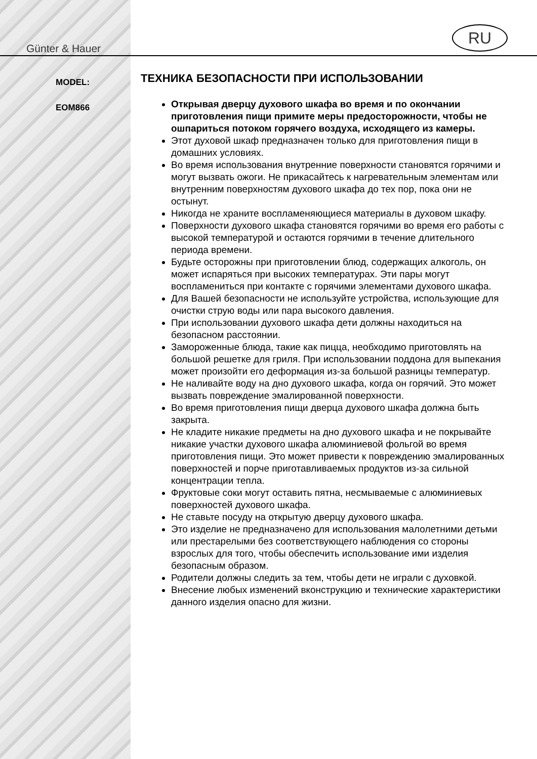Günter & Hauer
MODEL:
EOM866
RU
ТЕХНИКА БЕЗОПАСНОСТИ ПРИ ИСПОЛЬЗОВАНИИ
Открывая дверцу духового шкафа во время и по окончании приготовления пищи примите меры предосторожности, чтобы не ошпариться потоком горячего воздуха, исходящего из камеры.
Этот духовой шкаф предназначен только для приготовления пищи в домашних условиях.
Во время использования внутренние поверхности становятся горячими и могут вызвать ожоги. Не прикасайтесь к нагревательным элементам или внутренним поверхностям духового шкафа до тех пор, пока они не остынут.
Никогда не храните воспламеняющиеся материалы в духовом шкафу.
Поверхности духового шкафа становятся горячими во время его работы с высокой температурой и остаются горячими в течение длительного периода времени.
Будьте осторожны при приготовлении блюд, содержащих алкоголь, он может испаряться при высоких температурах. Эти пары могут воспламениться при контакте с горячими элементами духового шкафа.
Для Вашей безопасности не используйте устройства, использующие для очистки струю воды или пара высокого давления.
При использовании духового шкафа дети должны находиться на безопасном расстоянии.
Замороженные блюда, такие как пицца, необходимо приготовлять на большой решетке для гриля. При использовании поддона для выпекания может произойти его деформация из-за большой разницы температур.
Не наливайте воду на дно духового шкафа, когда он горячий. Это может вызвать повреждение эмалированной поверхности.
Во время приготовления пищи дверца духового шкафа должна быть закрыта.
Не кладите никакие предметы на дно духового шкафа и не покрывайте никакие участки духового шкафа алюминиевой фольгой во время приготовления пищи. Это может привести к повреждению эмалированных поверхностей и порче приготавливаемых продуктов из-за сильной концентрации тепла.
Фруктовые соки могут оставить пятна, несмываемые с алюминиевых поверхностей духового шкафа.
Не ставьте посуду на открытую дверцу духового шкафа.
Это изделие не предназначено для использования малолетними детьми или престарелыми без соответствующего наблюдения со стороны взрослых для того, чтобы обеспечить использование ими изделия безопасным образом.
Родители должны следить за тем, чтобы дети не играли с духовкой.
Внесение любых изменений вконструкцию и технические характеристики данного изделия опасно для жизни.